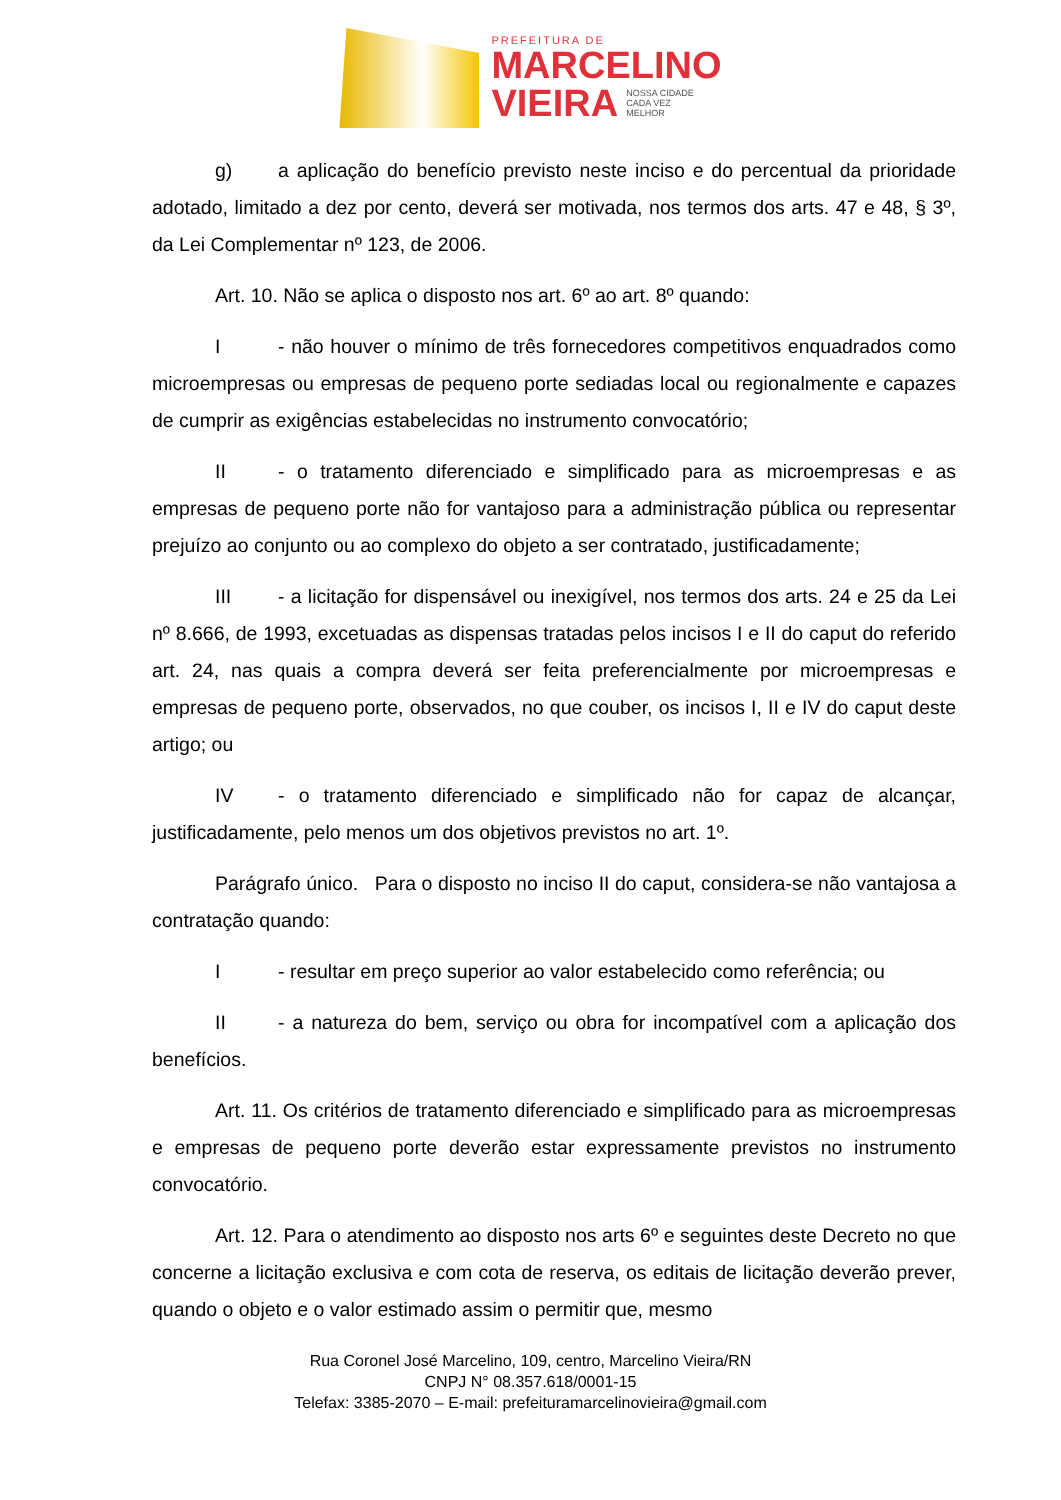PREFEITURA DE
MARCELINO
VIEIRA NOSSA CIDADE
CADA VEZ
MELHOR
g) a aplicação do benefício previsto neste inciso e do percentual da prioridade adotado, limitado a dez por cento, deverá ser motivada, nos termos dos arts. 47 e 48, § 3º, da Lei Complementar nº 123, de 2006.
Art. 10. Não se aplica o disposto nos art. 6º ao art. 8º quando:
I - não houver o mínimo de três fornecedores competitivos enquadrados como microempresas ou empresas de pequeno porte sediadas local ou regionalmente e capazes de cumprir as exigências estabelecidas no instrumento convocatório;
II - o tratamento diferenciado e simplificado para as microempresas e as empresas de pequeno porte não for vantajoso para a administração pública ou representar prejuízo ao conjunto ou ao complexo do objeto a ser contratado, justificadamente;
III - a licitação for dispensável ou inexigível, nos termos dos arts. 24 e 25 da Lei nº 8.666, de 1993, excetuadas as dispensas tratadas pelos incisos I e II do caput do referido art. 24, nas quais a compra deverá ser feita preferencialmente por microempresas e empresas de pequeno porte, observados, no que couber, os incisos I, II e IV do caput deste artigo; ou
IV - o tratamento diferenciado e simplificado não for capaz de alcançar, justificadamente, pelo menos um dos objetivos previstos no art. 1º.
Parágrafo único. Para o disposto no inciso II do caput, considera-se não vantajosa a contratação quando:
I - resultar em preço superior ao valor estabelecido como referência; ou
II - a natureza do bem, serviço ou obra for incompatível com a aplicação dos benefícios.
Art. 11. Os critérios de tratamento diferenciado e simplificado para as microempresas e empresas de pequeno porte deverão estar expressamente previstos no instrumento convocatório.
Art. 12. Para o atendimento ao disposto nos arts 6º e seguintes deste Decreto no que concerne a licitação exclusiva e com cota de reserva, os editais de licitação deverão prever, quando o objeto e o valor estimado assim o permitir que, mesmo
Rua Coronel José Marcelino, 109, centro, Marcelino Vieira/RN
CNPJ N° 08.357.618/0001-15
Telefax: 3385-2070 – E-mail: prefeituramarcelinovieira@gmail.com